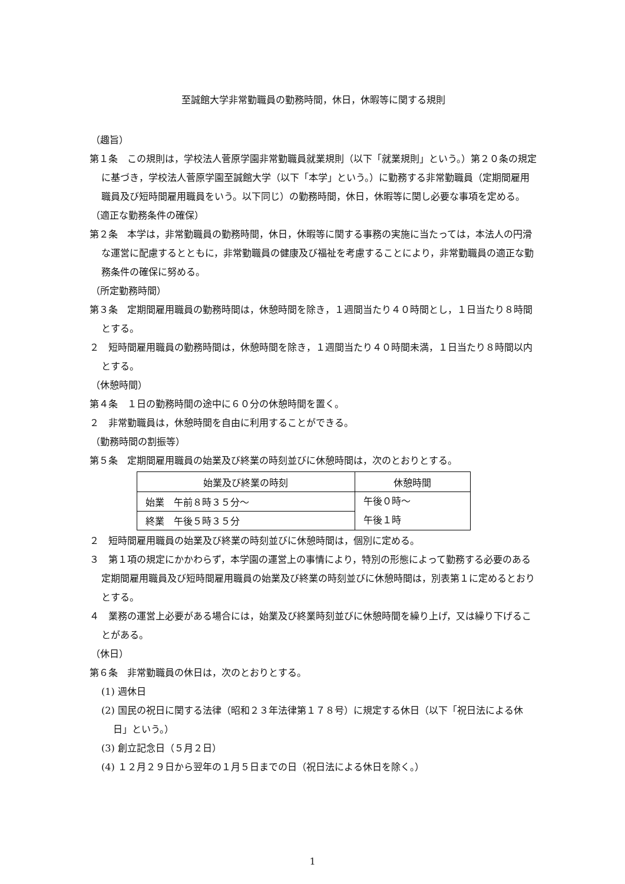至誠館大学非常勤職員の勤務時間，休日，休暇等に関する規則
（趣旨）
第１条　この規則は，学校法人菅原学園非常勤職員就業規則（以下「就業規則」という。）第２０条の規定に基づき，学校法人菅原学園至誠館大学（以下「本学」という。）に勤務する非常勤職員（定期間雇用職員及び短時間雇用職員をいう。以下同じ）の勤務時間，休日，休暇等に関し必要な事項を定める。
（適正な勤務条件の確保）
第２条　本学は，非常勤職員の勤務時間，休日，休暇等に関する事務の実施に当たっては，本法人の円滑な運営に配慮するとともに，非常勤職員の健康及び福祉を考慮することにより，非常勤職員の適正な勤務条件の確保に努める。
（所定勤務時間）
第３条　定期間雇用職員の勤務時間は，休憩時間を除き，１週間当たり４０時間とし，１日当たり８時間とする。
２　短時間雇用職員の勤務時間は，休憩時間を除き，１週間当たり４０時間未満，１日当たり８時間以内とする。
（休憩時間）
第４条　１日の勤務時間の途中に６０分の休憩時間を置く。
２　非常勤職員は，休憩時間を自由に利用することができる。
（勤務時間の割振等）
第５条　定期間雇用職員の始業及び終業の時刻並びに休憩時間は，次のとおりとする。
| 始業及び終業の時刻 | 休憩時間 |
| --- | --- |
| 始業 午前８時３５分～ | 午後０時～ 午後１時 |
| 終業 午後５時３５分 | |
２　短時間雇用職員の始業及び終業の時刻並びに休憩時間は，個別に定める。
３　第１項の規定にかかわらず，本学園の運営上の事情により，特別の形態によって勤務する必要のある定期間雇用職員及び短時間雇用職員の始業及び終業の時刻並びに休憩時間は，別表第１に定めるとおりとする。
４　業務の運営上必要がある場合には，始業及び終業時刻並びに休憩時間を繰り上げ，又は繰り下げることがある。
（休日）
第６条　非常勤職員の休日は，次のとおりとする。
(1) 週休日
(2) 国民の祝日に関する法律（昭和２３年法律第１７８号）に規定する休日（以下「祝日法による休日」という。）
(3) 創立記念日（５月２日）
(4) １２月２９日から翌年の１月５日までの日（祝日法による休日を除く。）
1